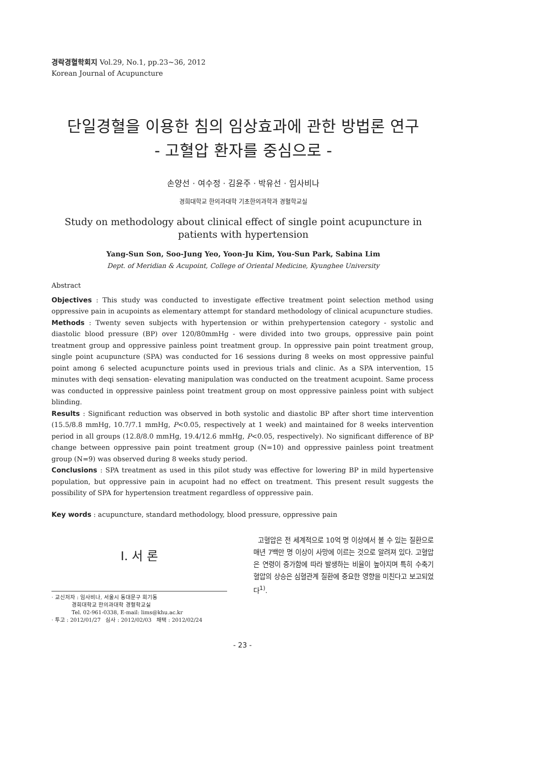경락경혈학회지 Vol.29, No.1, pp.23~36, 2012
Korean Journal of Acupuncture
단일경혈을 이용한 침의 임상효과에 관한 방법론 연구
- 고혈압 환자를 중심으로 -
손양선 · 여수정 · 김윤주 · 박유선 · 임사비나
경희대학교 한의과대학 기초한의과학과 경혈학교실
Study on methodology about clinical effect of single point acupuncture in patients with hypertension
Yang-Sun Son, Soo-Jung Yeo, Yoon-Ju Kim, You-Sun Park, Sabina Lim
Dept. of Meridian & Acupoint, College of Oriental Medicine, Kyunghee University
Abstract
Objectives : This study was conducted to investigate effective treatment point selection method using oppressive pain in acupoints as elementary attempt for standard methodology of clinical acupuncture studies.
Methods : Twenty seven subjects with hypertension or within prehypertension category - systolic and diastolic blood pressure (BP) over 120/80mmHg - were divided into two groups, oppressive pain point treatment group and oppressive painless point treatment group. In oppressive pain point treatment group, single point acupuncture (SPA) was conducted for 16 sessions during 8 weeks on most oppressive painful point among 6 selected acupuncture points used in previous trials and clinic. As a SPA intervention, 15 minutes with deqi sensation- elevating manipulation was conducted on the treatment acupoint. Same process was conducted in oppressive painless point treatment group on most oppressive painless point with subject blinding.
Results : Significant reduction was observed in both systolic and diastolic BP after short time intervention (15.5/8.8 mmHg, 10.7/7.1 mmHg, P<0.05, respectively at 1 week) and maintained for 8 weeks intervention period in all groups (12.8/8.0 mmHg, 19.4/12.6 mmHg, P<0.05, respectively). No significant difference of BP change between oppressive pain point treatment group (N=10) and oppressive painless point treatment group (N=9) was observed during 8 weeks study period.
Conclusions : SPA treatment as used in this pilot study was effective for lowering BP in mild hypertensive population, but oppressive pain in acupoint had no effect on treatment. This present result suggests the possibility of SPA for hypertension treatment regardless of oppressive pain.
Key words : acupuncture, standard methodology, blood pressure, oppressive pain
Ⅰ. 서 론
· 교신저자 : 임사비나, 서울시 동대문구 회기동
경희대학교 한의과대학 경혈학교실
Tel. 02-961-0338, E-mail: lims@khu.ac.kr
· 투고 : 2012/01/27 심사 : 2012/02/03 채택 : 2012/02/24
고혈압은 전 세계적으로 10억 명 이상에서 볼 수 있는 질환으로 매년 7백만 명 이상이 사망에 이르는 것으로 알려져 있다. 고혈압은 연령이 증가함에 따라 발생하는 비율이 높아지며 특히 수축기 혈압의 상승은 심혈관계 질환에 중요한 영향을 미친다고 보고되었다<sup>1)</sup>.
- 23 -